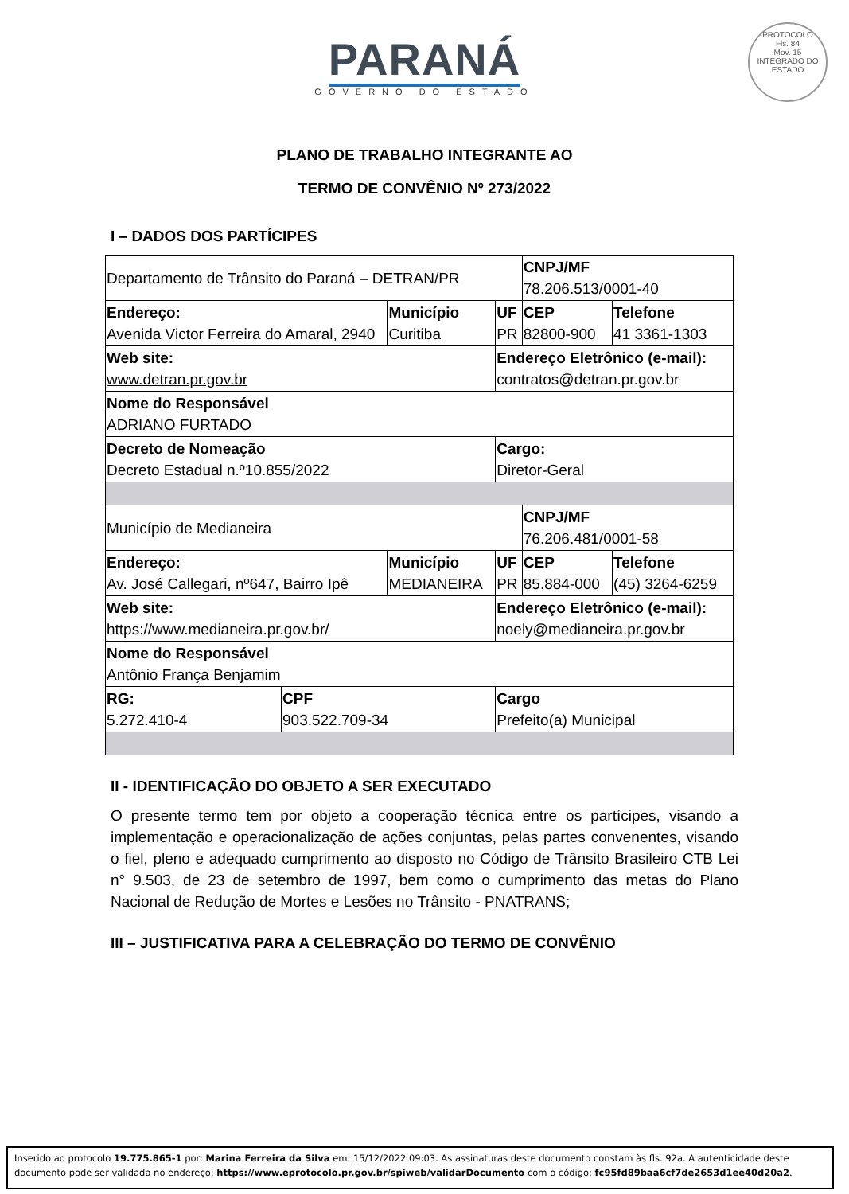PARANÁ
GOVERNO DO ESTADO
PROTOCOLO
Fls. 84
Mov. 15
INTEGRADO DO ESTADO
PLANO DE TRABALHO INTEGRANTE AO
TERMO DE CONVÊNIO Nº 273/2022
I – DADOS DOS PARTÍCIPES
| Departamento de Trânsito do Paraná – DETRAN/PR | | | | CNPJ/MF 78.206.513/0001-40 | |
| Endereço: Avenida Victor Ferreira do Amaral, 2940 | | Município Curitiba | UF PR | CEP 82800-900 | Telefone 41 3361-1303 |
| Web site: www.detran.pr.gov.br | | | Endereço Eletrônico (e-mail): contratos@detran.pr.gov.br | | |
| Nome do Responsável ADRIANO FURTADO | | | | | |
| Decreto de Nomeação Decreto Estadual n.º10.855/2022 | | | Cargo: Diretor-Geral | | |
| Município de Medianeira | | | | CNPJ/MF 76.206.481/0001-58 | |
| Endereço: Av. José Callegari, nº647, Bairro Ipê | | Município MEDIANEIRA | UF PR | CEP 85.884-000 | Telefone (45) 3264-6259 |
| Web site: https://www.medianeira.pr.gov.br/ | | | Endereço Eletrônico (e-mail): noely@medianeira.pr.gov.br | | |
| Nome do Responsável Antônio França Benjamim | | | | | |
| RG: 5.272.410-4 | CPF 903.522.709-34 | | Cargo Prefeito(a) Municipal | | |
II - IDENTIFICAÇÃO DO OBJETO A SER EXECUTADO
O presente termo tem por objeto a cooperação técnica entre os partícipes, visando a implementação e operacionalização de ações conjuntas, pelas partes convenentes, visando o fiel, pleno e adequado cumprimento ao disposto no Código de Trânsito Brasileiro CTB Lei n° 9.503, de 23 de setembro de 1997, bem como o cumprimento das metas do Plano Nacional de Redução de Mortes e Lesões no Trânsito - PNATRANS;
III – JUSTIFICATIVA PARA A CELEBRAÇÃO DO TERMO DE CONVÊNIO
Inserido ao protocolo 19.775.865-1 por: Marina Ferreira da Silva em: 15/12/2022 09:03. As assinaturas deste documento constam às fls. 92a. A autenticidade deste documento pode ser validada no endereço: https://www.eprotocolo.pr.gov.br/spiweb/validarDocumento com o código: fc95fd89baa6cf7de2653d1ee40d20a2.